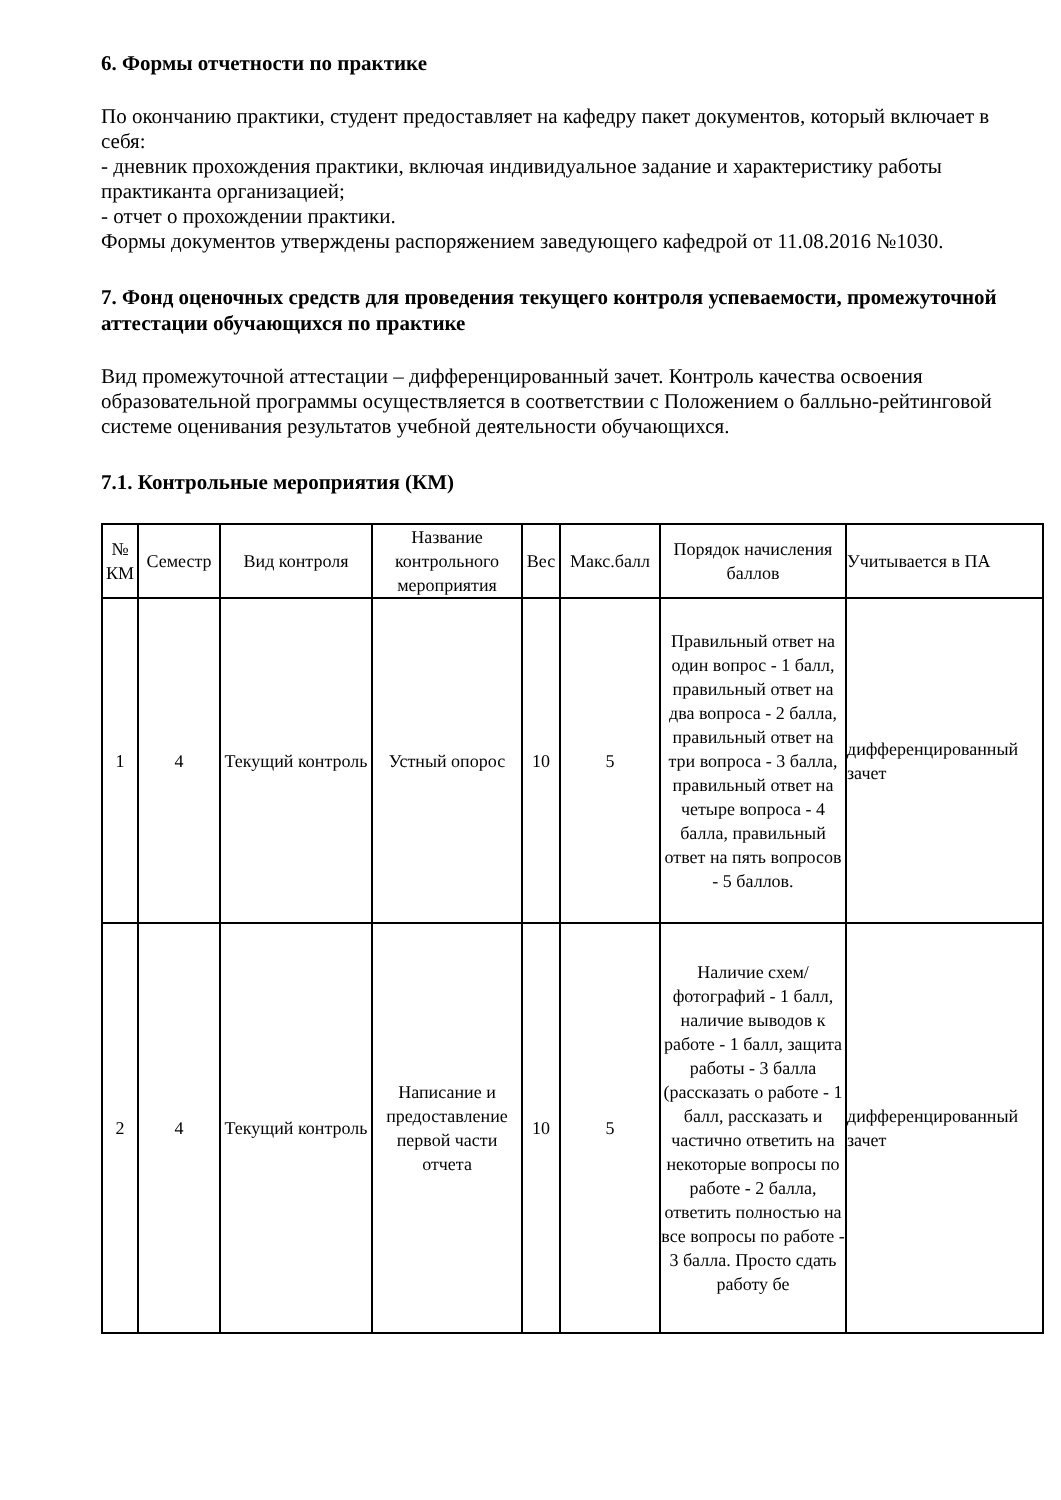6. Формы отчетности по практике
По окончанию практики, студент предоставляет на кафедру пакет документов, который включает в себя:
- дневник прохождения практики, включая индивидуальное задание и характеристику работы практиканта организацией;
- отчет о прохождении практики.
Формы документов утверждены распоряжением заведующего кафедрой от 11.08.2016 №1030.
7. Фонд оценочных средств для проведения текущего контроля успеваемости, промежуточной аттестации обучающихся по практике
Вид промежуточной аттестации – дифференцированный зачет. Контроль качества освоения образовательной программы осуществляется в соответствии с Положением о балльно-рейтинговой системе оценивания результатов учебной деятельности обучающихся.
7.1. Контрольные мероприятия (КМ)
| № КМ | Семестр | Вид контроля | Название контрольного мероприятия | Вес | Макс.балл | Порядок начисления баллов | Учитывается в ПА |
| --- | --- | --- | --- | --- | --- | --- | --- |
| 1 | 4 | Текущий контроль | Устный опорос | 10 | 5 | Правильный ответ на один вопрос - 1 балл, правильный ответ на два вопроса - 2 балла, правильный ответ на три вопроса - 3 балла, правильный ответ на четыре вопроса - 4 балла, правильный ответ на пять вопросов - 5 баллов. | дифференцированный зачет |
| 2 | 4 | Текущий контроль | Написание и предоставление первой части отчета | 10 | 5 | Наличие схем/фотографий - 1 балл, наличие выводов к работе - 1 балл, защита работы - 3 балла (рассказать о работе - 1 балл, рассказать и частично ответить на некоторые вопросы по работе - 2 балла, ответить полностью на все вопросы по работе - 3 балла. Просто сдать работу бе | дифференцированный зачет |